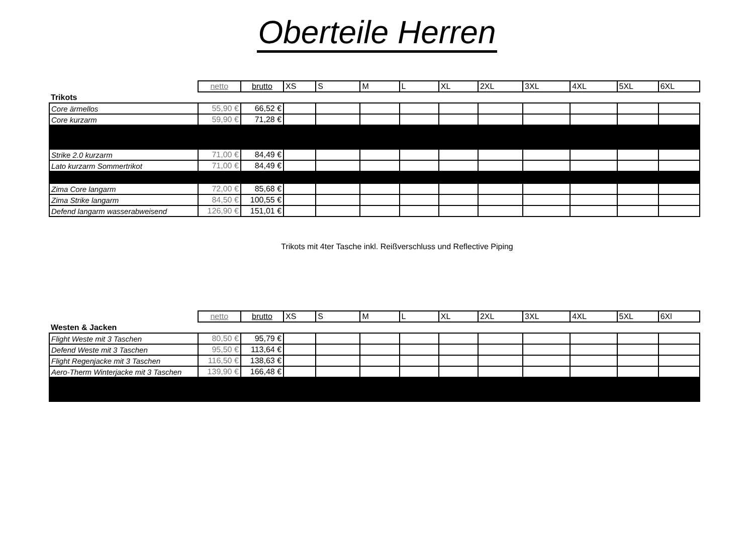Oberteile Herren
| | netto | brutto | XS | S | M | L | XL | 2XL | 3XL | 4XL | 5XL | 6XL |
| Trikots | | | | | | | | | | | | |
| Core ärmellos | 55,90 € | 66,52 € | | | | | | | | | | |
| Core kurzarm | 59,90 € | 71,28 € | | | | | | | | | | |
| Strike 2.0 kurzarm | 71,00 € | 84,49 € | | | | | | | | | | |
| Lato kurzarm Sommertrikot | 71,00 € | 84,49 € | | | | | | | | | | |
| Zima Core langarm | 72,00 € | 85,68 € | | | | | | | | | | |
| Zima Strike langarm | 84,50 € | 100,55 € | | | | | | | | | | |
| Defend langarm wasserabweisend | 126,90 € | 151,01 € | | | | | | | | | | |
Trikots mit 4ter Tasche inkl. Reißverschluss und Reflective Piping
| | netto | brutto | XS | S | M | L | XL | 2XL | 3XL | 4XL | 5XL | 6Xl |
| Westen & Jacken | | | | | | | | | | | | |
| Flight Weste mit 3 Taschen | 80,50 € | 95,79 € | | | | | | | | | | |
| Defend Weste mit 3 Taschen | 95,50 € | 113,64 € | | | | | | | | | | |
| Flight Regenjacke mit 3 Taschen | 116,50 € | 138,63 € | | | | | | | | | | |
| Aero-Therm Winterjacke mit 3 Taschen | 139,90 € | 166,48 € | | | | | | | | | | |